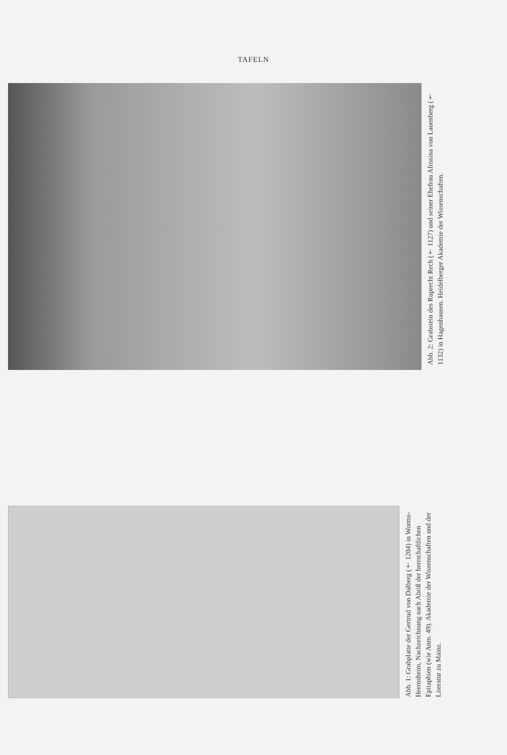TAFELN
Abb. 2: Grabstein des Ruprecht Rech († 1127) und seiner Ehefrau Afrosina von Lauenberg († 1132) in Hagenhausen. Heidelberger Akademie der Wissenschaften.
Abb. 1: Grabplatte der Gertrud von Dalberg († 1204) in Worms-Herrnsheim, Nachzeichnung nach Abriß der herrschaftlichen Epitaphien (wie Anm. 49). Akademie der Wissenschaften und der Literatur zu Mainz.